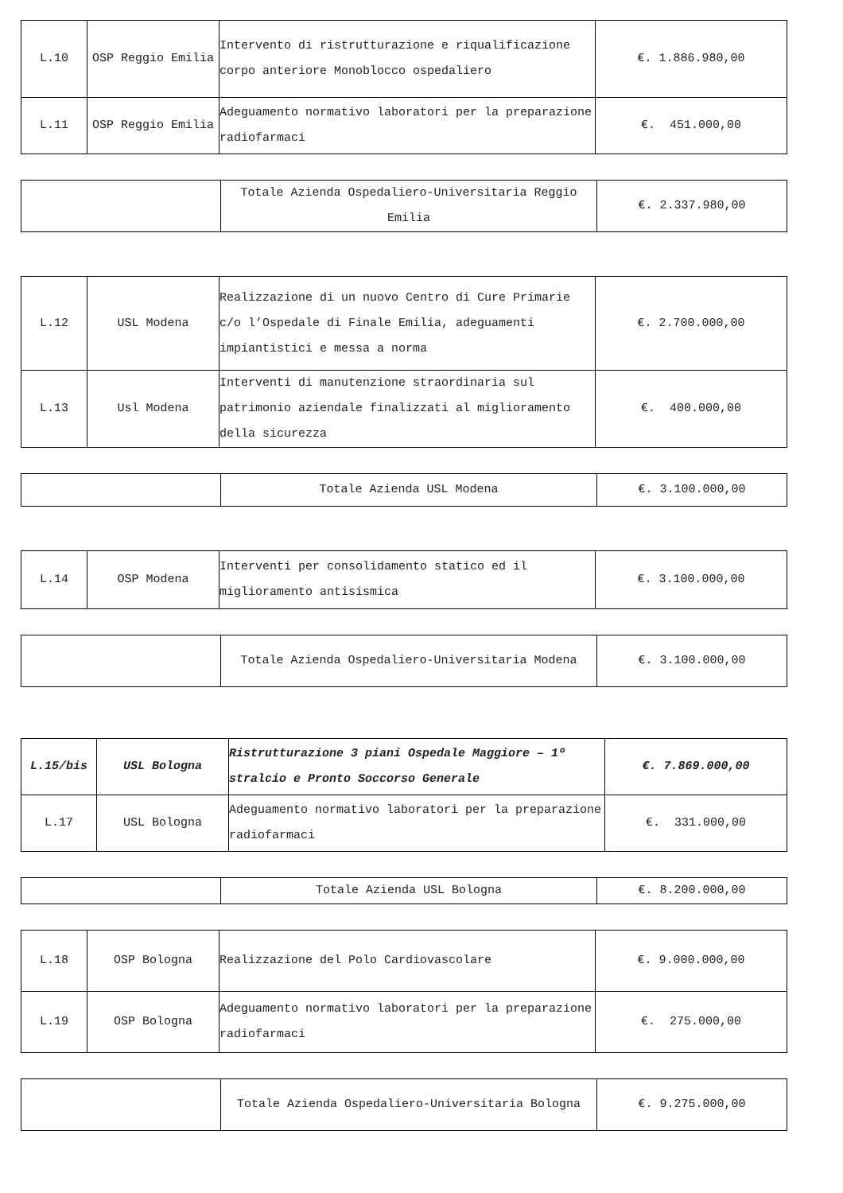| L.10 | OSP Reggio Emilia | Intervento di ristrutturazione e riqualificazione corpo anteriore Monoblocco ospedaliero | €. 1.886.980,00 |
| L.11 | OSP Reggio Emilia | Adeguamento normativo laboratori per la preparazione radiofarmaci | €. 451.000,00 |
| | Totale Azienda Ospedaliero-Universitaria Reggio Emilia | €. 2.337.980,00 |
| L.12 | USL Modena | Realizzazione di un nuovo Centro di Cure Primarie c/o l’Ospedale di Finale Emilia, adeguamenti impiantistici e messa a norma | €. 2.700.000,00 |
| L.13 | Usl Modena | Interventi di manutenzione straordinaria sul patrimonio aziendale finalizzati al miglioramento della sicurezza | €. 400.000,00 |
| | Totale Azienda USL Modena | €. 3.100.000,00 |
| L.14 | OSP Modena | Interventi per consolidamento statico ed il miglioramento antisismica | €. 3.100.000,00 |
| | Totale Azienda Ospedaliero-Universitaria Modena | €. 3.100.000,00 |
| L.15/bis | USL Bologna | Ristrutturazione 3 piani Ospedale Maggiore – 1º stralcio e Pronto Soccorso Generale | €. 7.869.000,00 |
| L.17 | USL Bologna | Adeguamento normativo laboratori per la preparazione radiofarmaci | €. 331.000,00 |
| | Totale Azienda USL Bologna | €. 8.200.000,00 |
| L.18 | OSP Bologna | Realizzazione del Polo Cardiovascolare | €. 9.000.000,00 |
| L.19 | OSP Bologna | Adeguamento normativo laboratori per la preparazione radiofarmaci | €. 275.000,00 |
| | Totale Azienda Ospedaliero-Universitaria Bologna | €. 9.275.000,00 |